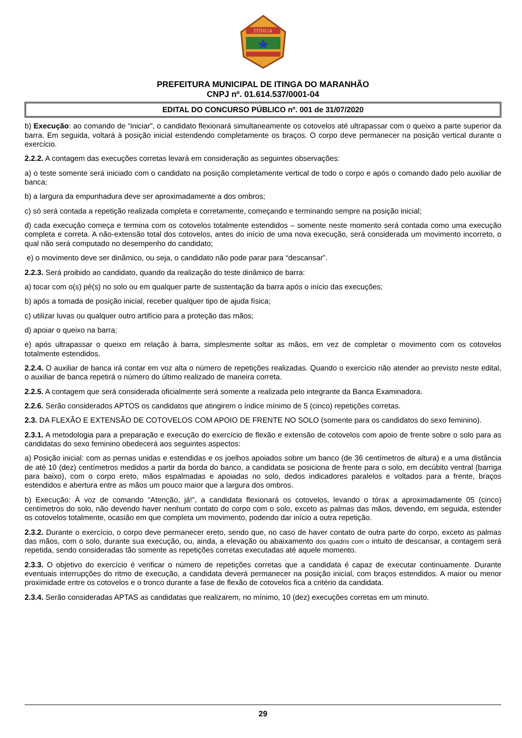ITINGA
PREFEITURA MUNICIPAL DE ITINGA DO MARANHÃO
CNPJ nº. 01.614.537/0001-04
EDITAL DO CONCURSO PÚBLICO nº. 001 de 31/07/2020
b) Execução: ao comando de “iniciar”, o candidato flexionará simultaneamente os cotovelos até ultrapassar com o queixo a parte superior da barra. Em seguida, voltará à posição inicial estendendo completamente os braços. O corpo deve permanecer na posição vertical durante o exercício.
2.2.2. A contagem das execuções corretas levará em consideração as seguintes observações:
a) o teste somente será iniciado com o candidato na posição completamente vertical de todo o corpo e após o comando dado pelo auxiliar de banca;
b) a largura da empunhadura deve ser aproximadamente a dos ombros;
c) só será contada a repetição realizada completa e corretamente, começando e terminando sempre na posição inicial;
d) cada execução começa e termina com os cotovelos totalmente estendidos – somente neste momento será contada como uma execução completa e correta. A não-extensão total dos cotovelos, antes do início de uma nova execução, será considerada um movimento incorreto, o qual não será computado no desempenho do candidato;
e) o movimento deve ser dinâmico, ou seja, o candidato não pode parar para “descansar”.
2.2.3. Será proibido ao candidato, quando da realização do teste dinâmico de barra:
a) tocar com o(s) pé(s) no solo ou em qualquer parte de sustentação da barra após o início das execuções;
b) após a tomada de posição inicial, receber qualquer tipo de ajuda física;
c) utilizar luvas ou qualquer outro artifício para a proteção das mãos;
d) apoiar o queixo na barra;
e) após ultrapassar o queixo em relação à barra, simplesmente soltar as mãos, em vez de completar o movimento com os cotovelos totalmente estendidos.
2.2.4. O auxiliar de banca irá contar em voz alta o número de repetições realizadas. Quando o exercício não atender ao previsto neste edital, o auxiliar de banca repetirá o número do último realizado de maneira correta.
2.2.5. A contagem que será considerada oficialmente será somente a realizada pelo integrante da Banca Examinadora.
2.2.6. Serão considerados APTOS os candidatos que atingirem o índice mínimo de 5 (cinco) repetições corretas.
2.3. DA FLEXÃO E EXTENSÃO DE COTOVELOS COM APOIO DE FRENTE NO SOLO (somente para os candidatos do sexo feminino).
2.3.1. A metodologia para a preparação e execução do exercício de flexão e extensão de cotovelos com apoio de frente sobre o solo para as candidatas do sexo feminino obedecerá aos seguintes aspectos:
a) Posição inicial: com as pernas unidas e estendidas e os joelhos apoiados sobre um banco (de 36 centímetros de altura) e a uma distância de até 10 (dez) centímetros medidos a partir da borda do banco, a candidata se posiciona de frente para o solo, em decúbito ventral (barriga para baixo), com o corpo ereto, mãos espalmadas e apoiadas no solo, dedos indicadores paralelos e voltados para a frente, braços estendidos e abertura entre as mãos um pouco maior que a largura dos ombros.
b) Execução: À voz de comando “Atenção, já!”, a candidata flexionará os cotovelos, levando o tórax a aproximadamente 05 (cinco) centímetros do solo, não devendo haver nenhum contato do corpo com o solo, exceto as palmas das mãos, devendo, em seguida, estender os cotovelos totalmente, ocasião em que completa um movimento, podendo dar início a outra repetição.
2.3.2. Durante o exercício, o corpo deve permanecer ereto, sendo que, no caso de haver contato de outra parte do corpo, exceto as palmas das mãos, com o solo, durante sua execução, ou, ainda, a elevação ou abaixamento dos quadris com o intuito de descansar, a contagem será repetida, sendo consideradas tão somente as repetições corretas executadas até aquele momento.
2.3.3. O objetivo do exercício é verificar o número de repetições corretas que a candidata é capaz de executar continuamente. Durante eventuais interrupções do ritmo de execução, a candidata deverá permanecer na posição inicial, com braços estendidos. A maior ou menor proximidade entre os cotovelos e o tronco durante a fase de flexão de cotovelos fica a critério da candidata.
2.3.4. Serão consideradas APTAS as candidatas que realizarem, no mínimo, 10 (dez) execuções corretas em um minuto.
29